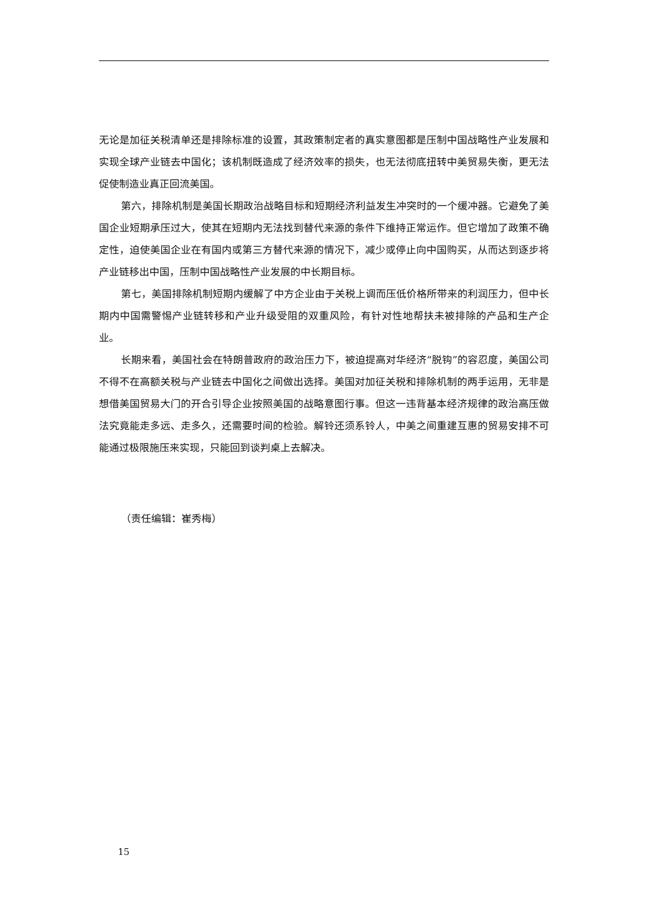无论是加征关税清单还是排除标准的设置，其政策制定者的真实意图都是压制中国战略性产业发展和实现全球产业链去中国化；该机制既造成了经济效率的损失，也无法彻底扭转中美贸易失衡，更无法促使制造业真正回流美国。
第六，排除机制是美国长期政治战略目标和短期经济利益发生冲突时的一个缓冲器。它避免了美国企业短期承压过大，使其在短期内无法找到替代来源的条件下维持正常运作。但它增加了政策不确定性，迫使美国企业在有国内或第三方替代来源的情况下，减少或停止向中国购买，从而达到逐步将产业链移出中国，压制中国战略性产业发展的中长期目标。
第七，美国排除机制短期内缓解了中方企业由于关税上调而压低价格所带来的利润压力，但中长期内中国需警惕产业链转移和产业升级受阻的双重风险，有针对性地帮扶未被排除的产品和生产企业。
长期来看，美国社会在特朗普政府的政治压力下，被迫提高对华经济“脱钩”的容忍度，美国公司不得不在高额关税与产业链去中国化之间做出选择。美国对加征关税和排除机制的两手运用，无非是想借美国贸易大门的开合引导企业按照美国的战略意图行事。但这一违背基本经济规律的政治高压做法究竟能走多远、走多久，还需要时间的检验。解铃还须系铃人，中美之间重建互惠的贸易安排不可能通过极限施压来实现，只能回到谈判桌上去解决。
（责任编辑：崔秀梅）
15